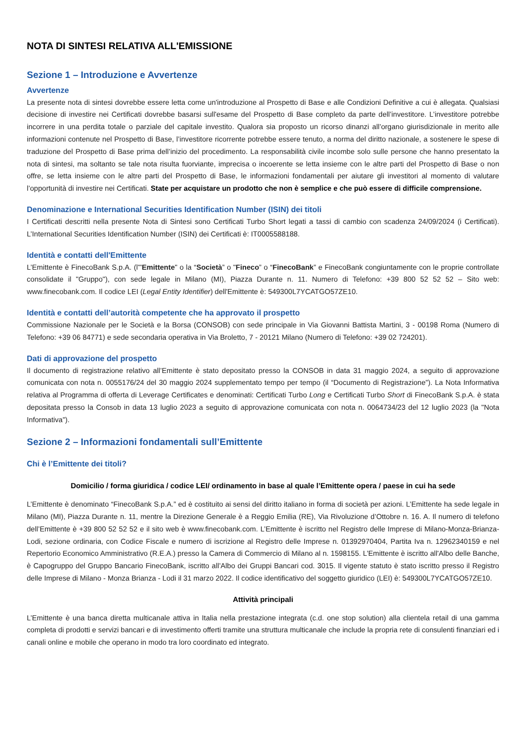NOTA DI SINTESI RELATIVA ALL'EMISSIONE
Sezione 1 – Introduzione e Avvertenze
Avvertenze
La presente nota di sintesi dovrebbe essere letta come un'introduzione al Prospetto di Base e alle Condizioni Definitive a cui è allegata. Qualsiasi decisione di investire nei Certificati dovrebbe basarsi sull'esame del Prospetto di Base completo da parte dell’investitore. L’investitore potrebbe incorrere in una perdita totale o parziale del capitale investito. Qualora sia proposto un ricorso dinanzi all’organo giurisdizionale in merito alle informazioni contenute nel Prospetto di Base, l’investitore ricorrente potrebbe essere tenuto, a norma del diritto nazionale, a sostenere le spese di traduzione del Prospetto di Base prima dell’inizio del procedimento. La responsabilità civile incombe solo sulle persone che hanno presentato la nota di sintesi, ma soltanto se tale nota risulta fuorviante, imprecisa o incoerente se letta insieme con le altre parti del Prospetto di Base o non offre, se letta insieme con le altre parti del Prospetto di Base, le informazioni fondamentali per aiutare gli investitori al momento di valutare l’opportunità di investire nei Certificati. State per acquistare un prodotto che non è semplice e che può essere di difficile comprensione.
Denominazione e International Securities Identification Number (ISIN) dei titoli
I Certificati descritti nella presente Nota di Sintesi sono Certificati Turbo Short legati a tassi di cambio con scadenza 24/09/2024 (i Certificati). L’International Securities Identification Number (ISIN) dei Certificati è: IT0005588188.
Identità e contatti dell'Emittente
L’Emittente è FinecoBank S.p.A. (l'"Emittente" o la “Società” o "Fineco” o “FinecoBank” e FinecoBank congiuntamente con le proprie controllate consolidate il "Gruppo"), con sede legale in Milano (MI), Piazza Durante n. 11. Numero di Telefono: +39 800 52 52 52 – Sito web: www.finecobank.com. Il codice LEI (Legal Entity Identifier) dell'Emittente è: 549300L7YCATGO57ZE10.
Identità e contatti dell’autorità competente che ha approvato il prospetto
Commissione Nazionale per le Società e la Borsa (CONSOB) con sede principale in Via Giovanni Battista Martini, 3 - 00198 Roma (Numero di Telefono: +39 06 84771) e sede secondaria operativa in Via Broletto, 7 - 20121 Milano (Numero di Telefono: +39 02 724201).
Dati di approvazione del prospetto
Il documento di registrazione relativo all’Emittente è stato depositato presso la CONSOB in data 31 maggio 2024, a seguito di approvazione comunicata con nota n. 0055176/24 del 30 maggio 2024 supplementato tempo per tempo (il “Documento di Registrazione”). La Nota Informativa relativa al Programma di offerta di Leverage Certificates e denominati: Certificati Turbo Long e Certificati Turbo Short di FinecoBank S.p.A. è stata depositata presso la Consob in data 13 luglio 2023 a seguito di approvazione comunicata con nota n. 0064734/23 del 12 luglio 2023 (la "Nota Informativa").
Sezione 2 – Informazioni fondamentali sull’Emittente
Chi è l’Emittente dei titoli?
Domicilio / forma giuridica / codice LEI/ ordinamento in base al quale l’Emittente opera / paese in cui ha sede
L’Emittente è denominato “FinecoBank S.p.A.” ed è costituito ai sensi del diritto italiano in forma di società per azioni. L’Emittente ha sede legale in Milano (MI), Piazza Durante n. 11, mentre la Direzione Generale è a Reggio Emilia (RE), Via Rivoluzione d’Ottobre n. 16. A. Il numero di telefono dell’Emittente è +39 800 52 52 52 e il sito web è www.finecobank.com. L’Emittente è iscritto nel Registro delle Imprese di Milano-Monza-Brianza-Lodi, sezione ordinaria, con Codice Fiscale e numero di iscrizione al Registro delle Imprese n. 01392970404, Partita Iva n. 12962340159 e nel Repertorio Economico Amministrativo (R.E.A.) presso la Camera di Commercio di Milano al n. 1598155. L’Emittente è iscritto all'Albo delle Banche, è Capogruppo del Gruppo Bancario FinecoBank, iscritto all’Albo dei Gruppi Bancari cod. 3015. Il vigente statuto è stato iscritto presso il Registro delle Imprese di Milano - Monza Brianza - Lodi il 31 marzo 2022. Il codice identificativo del soggetto giuridico (LEI) è: 549300L7YCATGO57ZE10.
Attività principali
L’Emittente è una banca diretta multicanale attiva in Italia nella prestazione integrata (c.d. one stop solution) alla clientela retail di una gamma completa di prodotti e servizi bancari e di investimento offerti tramite una struttura multicanale che include la propria rete di consulenti finanziari ed i canali online e mobile che operano in modo tra loro coordinato ed integrato.